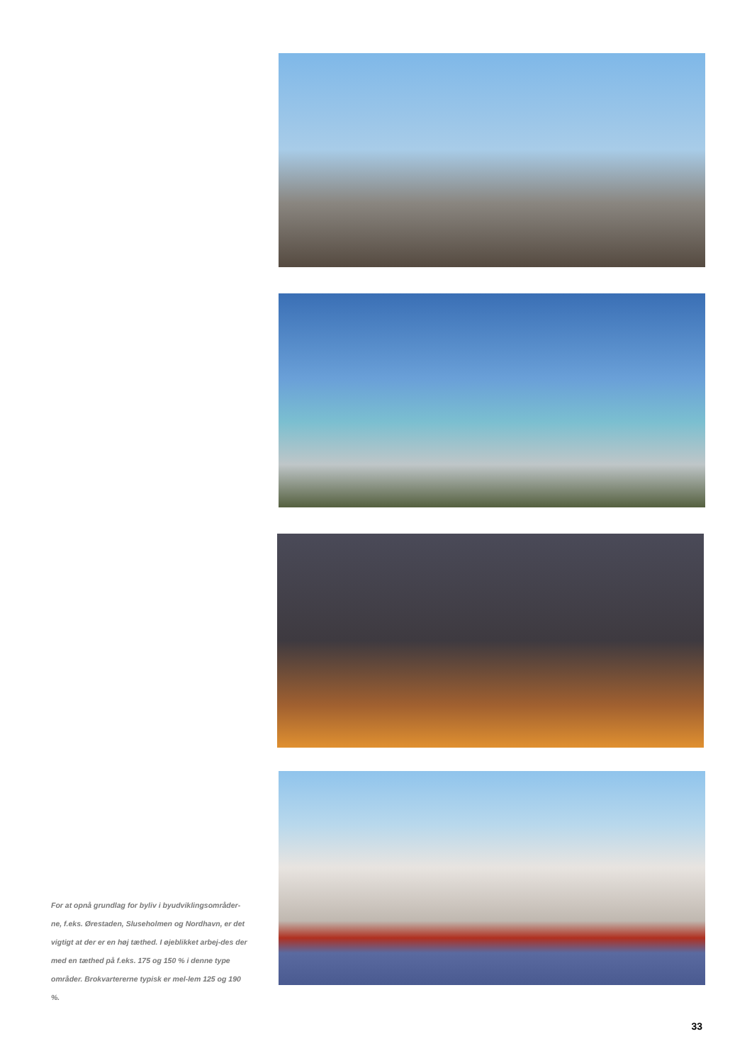For at opnå grundlag for byliv i byudviklingsområder-ne, f.eks. Ørestaden, Sluseholmen og Nordhavn, er det vigtigt at der er en høj tæthed. I øjeblikket arbej-des der med en tæthed på f.eks. 175 og 150 % i denne type områder. Brokvartererne typisk er mel-lem 125 og 190 %.
33